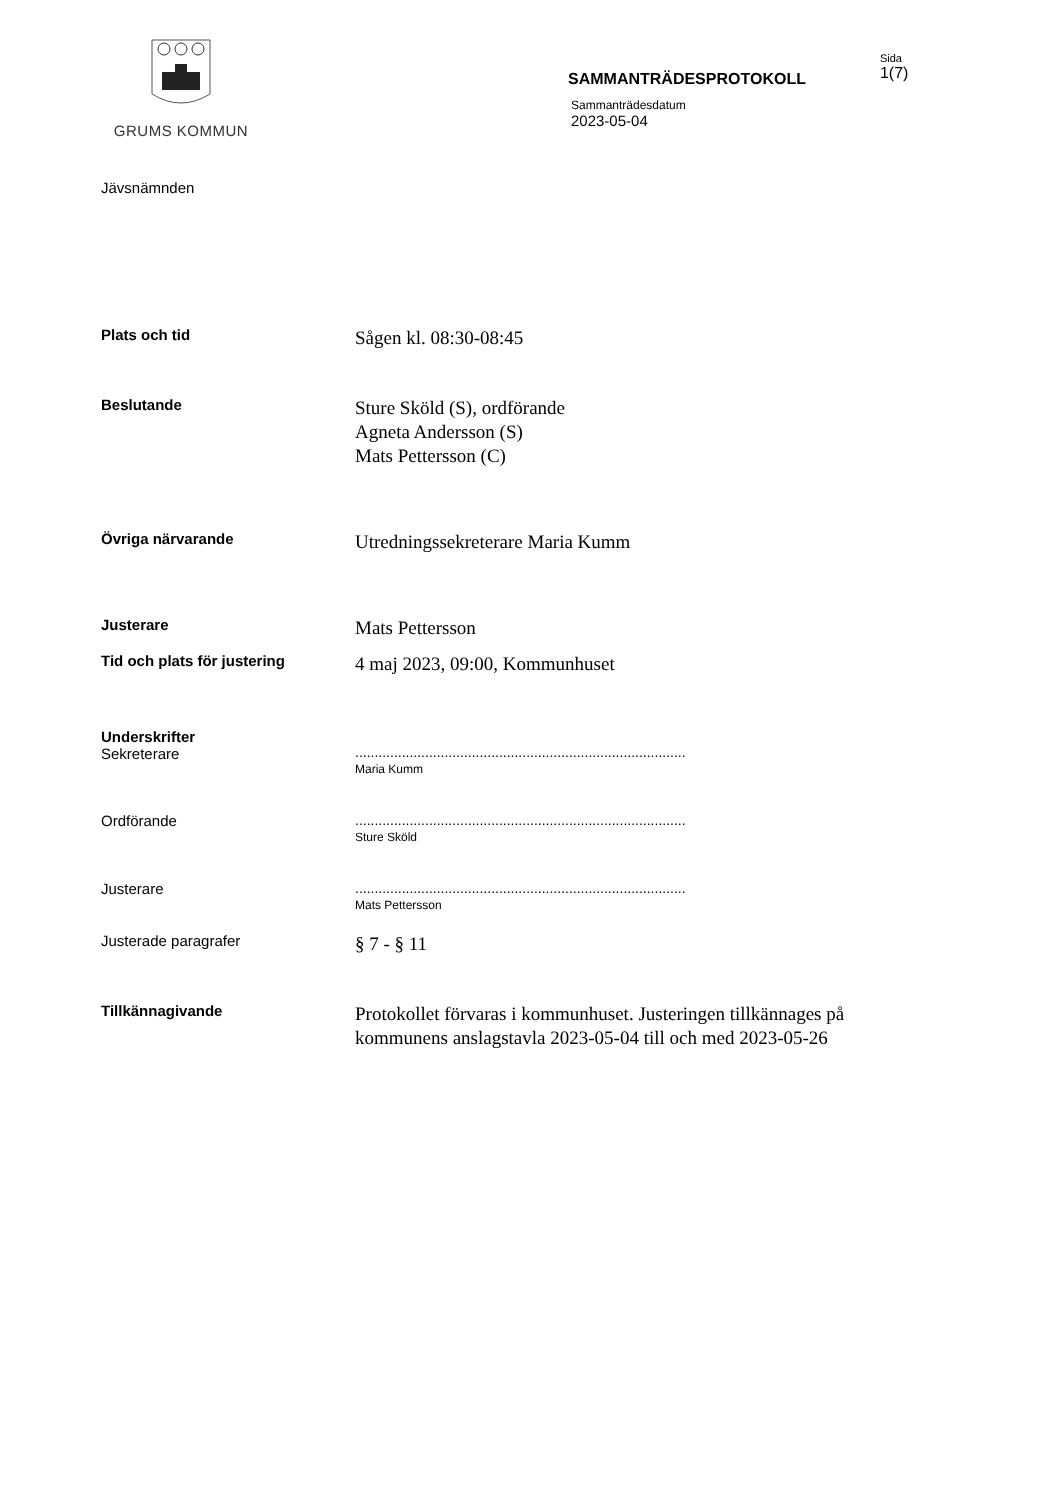GRUMS KOMMUN
SAMMANTRÄDESPROTOKOLL
Sammanträdesdatum
2023-05-04
Sida
1(7)
Jävsnämnden
Plats och tid
Sågen kl. 08:30-08:45
Beslutande
Sture Sköld (S), ordförande
Agneta Andersson (S)
Mats Pettersson (C)
Övriga närvarande
Utredningssekreterare Maria Kumm
Justerare
Mats Pettersson
Tid och plats för justering
4 maj 2023, 09:00, Kommunhuset
Underskrifter
Sekreterare
.....................................................................................
Maria Kumm
Ordförande .....................................................................................
Sture Sköld
Justerare .....................................................................................
Mats Pettersson
Justerade paragrafer
§ 7 - § 11
Tillkännagivande
Protokollet förvaras i kommunhuset. Justeringen tillkännages på kommunens anslagstavla 2023-05-04 till och med 2023-05-26